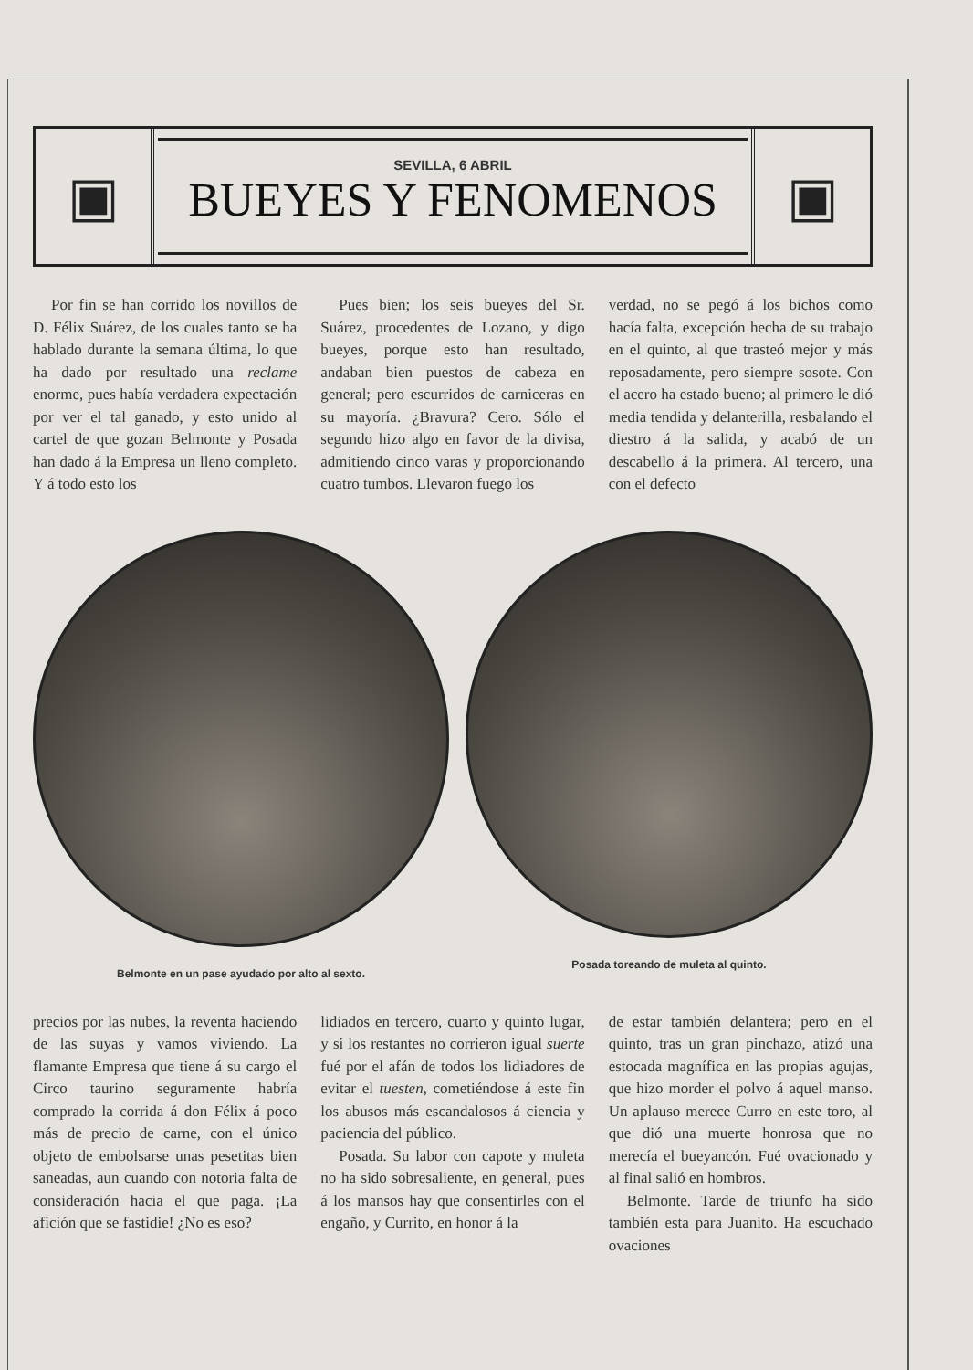▣
SEVILLA, 6 ABRIL
BUEYES Y FENOMENOS
▣
Por fin se han corrido los novillos de D. Félix Suárez, de los cuales tanto se ha hablado durante la semana última, lo que ha dado por resultado una reclame enorme, pues había verdadera expectación por ver el tal ganado, y esto unido al cartel de que gozan Belmonte y Posada han dado á la Empresa un lleno completo. Y á todo esto los
Pues bien; los seis bueyes del Sr. Suárez, procedentes de Lozano, y digo bueyes, porque esto han resultado, andaban bien puestos de cabeza en general; pero escurridos de carniceras en su mayoría. ¿Bravura? Cero. Sólo el segundo hizo algo en favor de la divisa, admitiendo cinco varas y proporcionando cuatro tumbos. Llevaron fuego los
verdad, no se pegó á los bichos como hacía falta, excepción hecha de su trabajo en el quinto, al que trasteó mejor y más reposadamente, pero siempre sosote. Con el acero ha estado bueno; al primero le dió media tendida y delanterilla, resbalando el diestro á la salida, y acabó de un descabello á la primera. Al tercero, una con el defecto
Belmonte en un pase ayudado por alto al sexto.
Posada toreando de muleta al quinto.
precios por las nubes, la reventa haciendo de las suyas y vamos viviendo. La flamante Empresa que tiene á su cargo el Circo taurino seguramente habría comprado la corrida á don Félix á poco más de precio de carne, con el único objeto de embolsarse unas pesetitas bien saneadas, aun cuando con notoria falta de consideración hacia el que paga. ¡La afición que se fastidie! ¿No es eso?
lidiados en tercero, cuarto y quinto lugar, y si los restantes no corrieron igual suerte fué por el afán de todos los lidiadores de evitar el tuesten, cometiéndose á este fin los abusos más escandalosos á ciencia y paciencia del público.
Posada. Su labor con capote y muleta no ha sido sobresaliente, en general, pues á los mansos hay que consentirles con el engaño, y Currito, en honor á la
de estar también delantera; pero en el quinto, tras un gran pinchazo, atizó una estocada magnífica en las propias agujas, que hizo morder el polvo á aquel manso. Un aplauso merece Curro en este toro, al que dió una muerte honrosa que no merecía el bueyancón. Fué ovacionado y al final salió en hombros.
Belmonte. Tarde de triunfo ha sido también esta para Juanito. Ha escuchado ovaciones